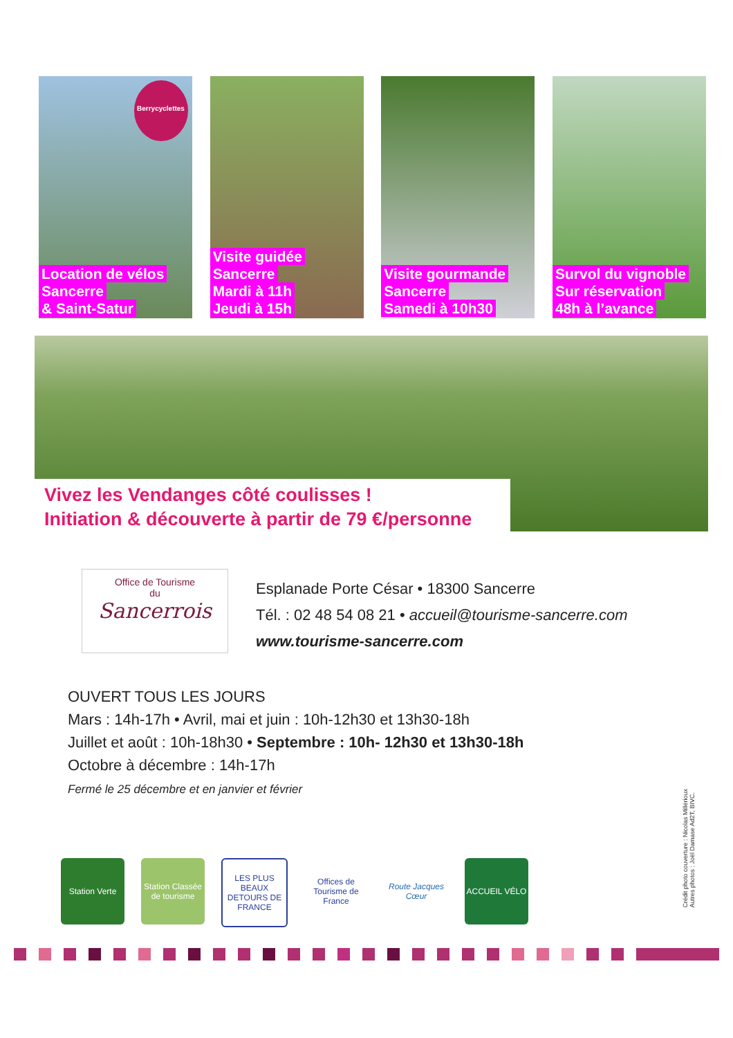Berrycyclettes Location de vélos
Sancerre
& Saint-Satur
Visite guidée
Sancerre
Mardi à 11h
Jeudi à 15h
Visite gourmande
Sancerre
Samedi à 10h30
Survol du vignoble
Sur réservation
48h à l’avance
Vivez les Vendanges côté coulisses !
Initiation & découverte à partir de 79 €/personne
Office de Tourisme
du
Sancerrois
Esplanade Porte César • 18300 Sancerre
Tél. : 02 48 54 08 21 • accueil@tourisme-sancerre.com
www.tourisme-sancerre.com
OUVERT TOUS LES JOURS
Mars : 14h-17h • Avril, mai et juin : 10h-12h30 et 13h30-18h
Juillet et août : 10h-18h30 • Septembre : 10h- 12h30 et 13h30-18h
Octobre à décembre : 14h-17h
Fermé le 25 décembre et en janvier et février
Crédit photo couverture : Nicolas Millérioux
Autres photos : Joël Damase Ad2T, BIVC.
Station Verte
Station Classée de tourisme
LES PLUS BEAUX DETOURS DE FRANCE
Offices de Tourisme de France
Route Jacques Cœur
ACCUEIL VÉLO